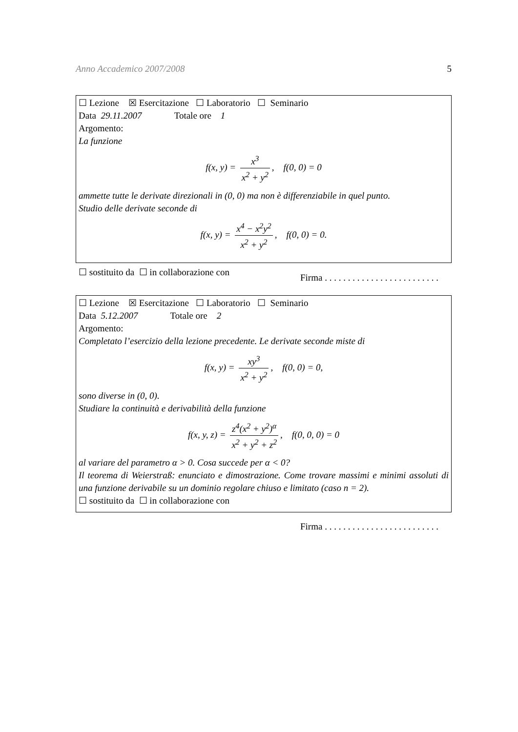Anno Accademico 2007/2008 5
☐ Lezione ☒ Esercitazione ☐ Laboratorio ☐ Seminario
Data 29.11.2007 Totale ore 1
Argomento:
La funzione
f(x, y) = x<sup>3</sup> x<sup>2</sup> + y<sup>2</sup>, f(0, 0) = 0
ammette tutte le derivate direzionali in (0, 0) ma non è differenziabile in quel punto.
Studio delle derivate seconde di
f(x, y) = x<sup>4</sup> − x<sup>2</sup>y<sup>2</sup> x<sup>2</sup> + y<sup>2</sup>, f(0, 0) = 0.
☐ sostituito da ☐ in collaborazione con
Firma . . . . . . . . . . . . . . . . . . . . . . . . .
☐ Lezione ☒ Esercitazione ☐ Laboratorio ☐ Seminario
Data 5.12.2007 Totale ore 2
Argomento:
Completato l’esercizio della lezione precedente. Le derivate seconde miste di
f(x, y) = xy<sup>3</sup> x<sup>2</sup> + y<sup>2</sup>, f(0, 0) = 0,
sono diverse in (0, 0).
Studiare la continuità e derivabilità della funzione
f(x, y, z) = z<sup>4</sup>(x<sup>2</sup> + y<sup>2</sup>)<sup>α</sup> x<sup>2</sup> + y<sup>2</sup> + z<sup>2</sup>, f(0, 0, 0) = 0
al variare del parametro α > 0. Cosa succede per α < 0?
Il teorema di Weierstraß: enunciato e dimostrazione. Come trovare massimi e minimi assoluti di una funzione derivabile su un dominio regolare chiuso e limitato (caso n = 2).
☐ sostituito da ☐ in collaborazione con
Firma . . . . . . . . . . . . . . . . . . . . . . . . .